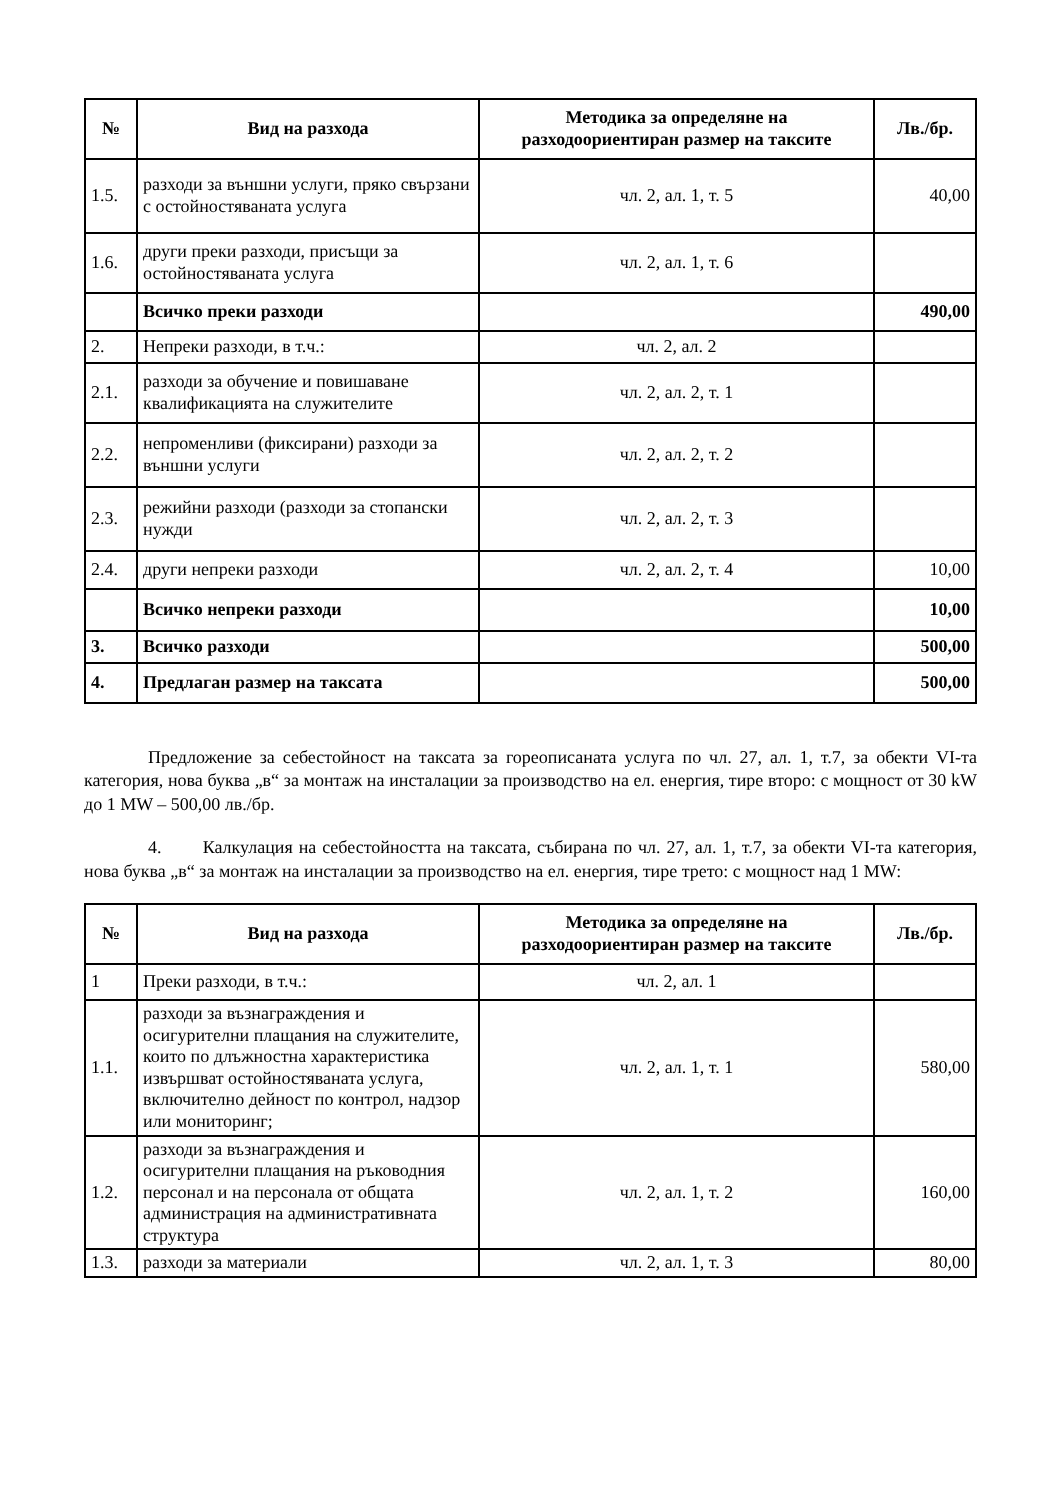| № | Вид на разхода | Методика за определяне на разходоориентиран размер на таксите | Лв./бр. |
| --- | --- | --- | --- |
| 1.5. | разходи за външни услуги, пряко свързани с остойностяваната услуга | чл. 2, ал. 1, т. 5 | 40,00 |
| 1.6. | други преки разходи, присъщи за остойностяваната услуга | чл. 2, ал. 1, т. 6 | |
| | Всичко преки разходи | | 490,00 |
| 2. | Непреки разходи, в т.ч.: | чл. 2, ал. 2 | |
| 2.1. | разходи за обучение и повишаване квалификацията на служителите | чл. 2, ал. 2, т. 1 | |
| 2.2. | непроменливи (фиксирани) разходи за външни услуги | чл. 2, ал. 2, т. 2 | |
| 2.3. | режийни разходи (разходи за стопански нужди | чл. 2, ал. 2, т. 3 | |
| 2.4. | други непреки разходи | чл. 2, ал. 2, т. 4 | 10,00 |
| | Всичко непреки разходи | | 10,00 |
| 3. | Всичко разходи | | 500,00 |
| 4. | Предлаган размер на таксата | | 500,00 |
Предложение за себестойност на таксата за гореописаната услуга по чл. 27, ал. 1, т.7, за обекти VI-та категория, нова буква „в“ за монтаж на инсталации за производство на ел. енергия, тире второ: с мощност от 30 kW до 1 MW – 500,00 лв./бр.
4. Калкулация на себестойността на таксата, събирана по чл. 27, ал. 1, т.7, за обекти VI-та категория, нова буква „в“ за монтаж на инсталации за производство на ел. енергия, тире трето: с мощност над 1 MW:
| № | Вид на разхода | Методика за определяне на разходоориентиран размер на таксите | Лв./бр. |
| --- | --- | --- | --- |
| 1 | Преки разходи, в т.ч.: | чл. 2, ал. 1 | |
| 1.1. | разходи за възнаграждения и осигурителни плащания на служителите, които по длъжностна характеристика извършват остойностяваната услуга, включително дейност по контрол, надзор или мониторинг; | чл. 2, ал. 1, т. 1 | 580,00 |
| 1.2. | разходи за възнаграждения и осигурителни плащания на ръководния персонал и на персонала от общата администрация на административната структура | чл. 2, ал. 1, т. 2 | 160,00 |
| 1.3. | разходи за материали | чл. 2, ал. 1, т. 3 | 80,00 |